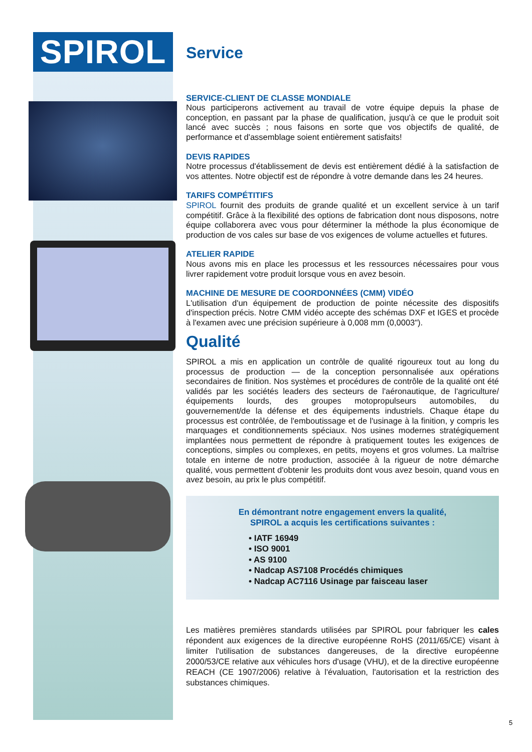SPIROL
Service
SERVICE-CLIENT DE CLASSE MONDIALE
Nous participerons activement au travail de votre équipe depuis la phase de conception, en passant par la phase de qualification, jusqu'à ce que le produit soit lancé avec succès ; nous faisons en sorte que vos objectifs de qualité, de performance et d'assemblage soient entièrement satisfaits!
DEVIS RAPIDES
Notre processus d'établissement de devis est entièrement dédié à la satisfaction de vos attentes. Notre objectif est de répondre à votre demande dans les 24 heures.
TARIFS COMPÉTITIFS
SPIROL fournit des produits de grande qualité et un excellent service à un tarif compétitif. Grâce à la flexibilité des options de fabrication dont nous disposons, notre équipe collaborera avec vous pour déterminer la méthode la plus économique de production de vos cales sur base de vos exigences de volume actuelles et futures.
ATELIER RAPIDE
Nous avons mis en place les processus et les ressources nécessaires pour vous livrer rapidement votre produit lorsque vous en avez besoin.
MACHINE DE MESURE DE COORDONNÉES (CMM) VIDÉO
L'utilisation d'un équipement de production de pointe nécessite des dispositifs d'inspection précis. Notre CMM vidéo accepte des schémas DXF et IGES et procède à l'examen avec une précision supérieure à 0,008 mm (0,0003").
Qualité
SPIROL a mis en application un contrôle de qualité rigoureux tout au long du processus de production — de la conception personnalisée aux opérations secondaires de finition. Nos systèmes et procédures de contrôle de la qualité ont été validés par les sociétés leaders des secteurs de l'aéronautique, de l'agriculture/équipements lourds, des groupes motopropulseurs automobiles, du gouvernement/de la défense et des équipements industriels. Chaque étape du processus est contrôlée, de l'emboutissage et de l'usinage à la finition, y compris les marquages et conditionnements spéciaux. Nos usines modernes stratégiquement implantées nous permettent de répondre à pratiquement toutes les exigences de conceptions, simples ou complexes, en petits, moyens et gros volumes. La maîtrise totale en interne de notre production, associée à la rigueur de notre démarche qualité, vous permettent d'obtenir les produits dont vous avez besoin, quand vous en avez besoin, au prix le plus compétitif.
En démontrant notre engagement envers la qualité,
SPIROL a acquis les certifications suivantes :
• IATF 16949
• ISO 9001
• AS 9100
• Nadcap AS7108 Procédés chimiques
• Nadcap AC7116 Usinage par faisceau laser
Les matières premières standards utilisées par SPIROL pour fabriquer les cales répondent aux exigences de la directive européenne RoHS (2011/65/CE) visant à limiter l'utilisation de substances dangereuses, de la directive européenne 2000/53/CE relative aux véhicules hors d'usage (VHU), et de la directive européenne REACH (CE 1907/2006) relative à l'évaluation, l'autorisation et la restriction des substances chimiques.
5